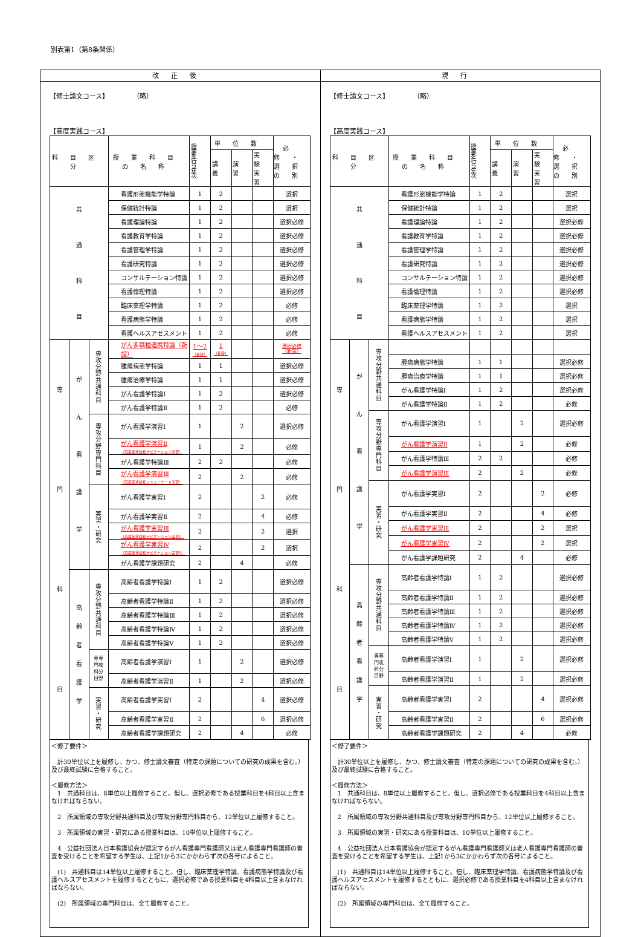別表第1（第8条関係）
| 改正後 | 現行 |
| --- | --- |
| 【修士論文コース】 （略） 【高度実践コース】 / 科目区分 / / / 授業科目の名称 / 授業を行う年次 / 単位数 / / / 必修・ 選択の別 / / --- / --- / --- / --- / --- / --- / --- / --- / --- / / / / / / / 講義 / 演習 / 実験 実習 / / / 共 通 科 目 / / / 看護形態機能学特論 / 1 / 2 / / / 選択 / / / / / 保健統計特論 / 1 / 2 / / / 選択 / / / / / 看護理論特論 / 1 / 2 / / / 選択必修 / / / / / 看護教育学特論 / 1 / 2 / / / 選択必修 / / / / / 看護管理学特論 / 1 / 2 / / / 選択必修 / / / / / 看護研究特論 / 1 / 2 / / / 選択必修 / / / / / コンサルテーション特論 / 1 / 2 / / / 選択必修 / / / / / 看護倫理特論 / 1 / 2 / / / 選択必修 / / / / / 臨床薬理学特論 / 1 / 2 / / / 必修 / / / / / 看護病態学特論 / 1 / 2 / / / 必修 / / / / / 看護ヘルスアセスメント / 1 / 2 / / / 必修 / / 専 門 科 目 / が ん 看 護 学 / 専 攻 分 野 共 通 科 目 / がん多職種連携特論（新設） / 1〜2 （新設） / 1 （新設） / / / 選択必修 （新設） / / / / / 腫瘍病態学特論 / 1 / 1 / / / 選択必修 / / / / / 腫瘍治療学特論 / 1 / 1 / / / 選択必修 / / / / / がん看護学特論Ⅰ / 1 / 2 / / / 選択必修 / / / / / がん看護学特論Ⅱ / 1 / 2 / / / 必修 / / / / 専 攻 分 野 専 門 科 目 / がん看護学演習Ⅰ / 1 / / 2 / / 選択必修 / / / / / がん看護学演習Ⅱ （高度症状緩和ナビゲーション演習） / 1 / / 2 / / 必修 / / / / / がん看護学特論Ⅲ / 2 / 2 / / / 必修 / / / / / がん看護学演習Ⅲ （高度症状緩和コミュニケート演習） / 2 / / 2 / / 必修 / / / / 実 習 ・ 研 究 / がん看護学実習Ⅰ / 2 / / / 2 / 必修 / / / / / がん看護学実習Ⅱ / 2 / / / 4 / 必修 / / / / / がん看護学実習Ⅲ （高度症状緩和ナビゲーション実習Ⅰ） / 2 / / / 2 / 選択 / / / / / がん看護学実習Ⅳ （高度症状緩和ナビゲーション実習Ⅱ） / 2 / / / 2 / 選択 / / / / / がん看護学課題研究 / 2 / / 4 / / 必修 / / / 高 齢 者 看 護 学 / 専 攻 分 野 共 通 科 目 / 高齢者看護学特論Ⅰ / 1 / 2 / / / 選択必修 / / / / / 高齢者看護学特論Ⅱ / 1 / 2 / / / 選択必修 / / / / / 高齢者看護学特論Ⅲ / 1 / 2 / / / 選択必修 / / / / / 高齢者看護学特論Ⅳ / 1 / 2 / / / 選択必修 / / / / / 高齢者看護学特論Ⅴ / 1 / 2 / / / 選択必修 / / / / 専専 門攻 科分 目野 / 高齢者看護学演習Ⅰ / 1 / / 2 / / 選択必修 / / / / / 高齢者看護学演習Ⅱ / 1 / / 2 / / 選択必修 / / / / 実 習 ・ 研 究 / 高齢者看護学実習Ⅰ / 2 / / / 4 / 選択必修 / / / / / 高齢者看護学実習Ⅱ / 2 / / / 6 / 選択必修 / / / / / 高齢者看護学課題研究 / 2 / / 4 / / 必修 / ＜修了要件＞ 計30単位以上を履修し、かつ、修士論文審査（特定の課題についての研究の成果を含む。）及び最終試験に合格すること。 ＜履修方法＞ 1 共通科目は、8単位以上履修すること。但し、選択必修である授業科目を4科目以上含まなければならない。 2 所属領域の専攻分野共通科目及び専攻分野専門科目から、12単位以上履修すること。 3 所属領域の実習・研究にある授業科目は、10単位以上履修すること。 4 公益社団法人日本看護協会が認定するがん看護専門看護師又は老人看護専門看護師の審査を受けることを希望する学生は、上記1から3にかかわらず次の各号によること。 (1) 共通科目は14単位以上履修すること。但し、臨床薬理学特論、看護病態学特論及び看護ヘルスアセスメントを履修するとともに、選択必修である授業科目を4科目以上含まなければならない。 (2) 所属領域の専門科目は、全て履修すること。 | 【修士論文コース】 （略） 【高度実践コース】 / 科目区分 / / / 授業科目の名称 / 授業を行う年次 / 単位数 / / / 必修・ 選択の別 / / --- / --- / --- / --- / --- / --- / --- / --- / --- / / / / / / / 講義 / 演習 / 実験 実習 / / / 共 通 科 目 / / / 看護形態機能学特論 / 1 / 2 / / / 選択 / / / / / 保健統計特論 / 1 / 2 / / / 選択 / / / / / 看護理論特論 / 1 / 2 / / / 選択必修 / / / / / 看護教育学特論 / 1 / 2 / / / 選択必修 / / / / / 看護管理学特論 / 1 / 2 / / / 選択必修 / / / / / 看護研究特論 / 1 / 2 / / / 選択必修 / / / / / コンサルテーション特論 / 1 / 2 / / / 選択必修 / / / / / 看護倫理特論 / 1 / 2 / / / 選択必修 / / / / / 臨床薬理学特論 / 1 / 2 / / / 選択 / / / / / 看護病態学特論 / 1 / 2 / / / 選択 / / / / / 看護ヘルスアセスメント / 1 / 2 / / / 選択 / / 専 門 科 目 / が ん 看 護 学 / 専 攻 分 野 共 通 科 目 / / / / / / / / / / / 腫瘍病態学特論 / 1 / 1 / / / 選択必修 / / / / / 腫瘍治療学特論 / 1 / 1 / / / 選択必修 / / / / / がん看護学特論Ⅰ / 1 / 2 / / / 選択必修 / / / / / がん看護学特論Ⅱ / 1 / 2 / / / 必修 / / / / 専 攻 分 野 専 門 科 目 / がん看護学演習Ⅰ / 1 / / 2 / / 選択必修 / / / / / がん看護学演習Ⅱ / 1 / / 2 / / 必修 / / / / / がん看護学特論Ⅲ / 2 / 2 / / / 必修 / / / / / がん看護学演習Ⅲ / 2 / / 2 / / 必修 / / / / 実 習 ・ 研 究 / がん看護学実習Ⅰ / 2 / / / 2 / 必修 / / / / / がん看護学実習Ⅱ / 2 / / / 4 / 必修 / / / / / がん看護学実習Ⅲ / 2 / / / 2 / 選択 / / / / / がん看護学実習Ⅳ / 2 / / / 2 / 選択 / / / / / がん看護学課題研究 / 2 / / 4 / / 必修 / / / 高 齢 者 看 護 学 / 専 攻 分 野 共 通 科 目 / 高齢者看護学特論Ⅰ / 1 / 2 / / / 選択必修 / / / / / 高齢者看護学特論Ⅱ / 1 / 2 / / / 選択必修 / / / / / 高齢者看護学特論Ⅲ / 1 / 2 / / / 選択必修 / / / / / 高齢者看護学特論Ⅳ / 1 / 2 / / / 選択必修 / / / / / 高齢者看護学特論Ⅴ / 1 / 2 / / / 選択必修 / / / / 専専 門攻 科分 目野 / 高齢者看護学演習Ⅰ / 1 / / 2 / / 選択必修 / / / / / 高齢者看護学演習Ⅱ / 1 / / 2 / / 選択必修 / / / / 実 習 ・ 研 究 / 高齢者看護学実習Ⅰ / 2 / / / 4 / 選択必修 / / / / / 高齢者看護学実習Ⅱ / 2 / / / 6 / 選択必修 / / / / / 高齢者看護学課題研究 / 2 / / 4 / / 必修 / ＜修了要件＞ 計30単位以上を履修し、かつ、修士論文審査（特定の課題についての研究の成果を含む。）及び最終試験に合格すること。 ＜履修方法＞ 1 共通科目は、8単位以上履修すること。但し、選択必修である授業科目を4科目以上含まなければならない。 2 所属領域の専攻分野共通科目及び専攻分野専門科目から、12単位以上履修すること。 3 所属領域の実習・研究にある授業科目は、10単位以上履修すること。 4 公益社団法人日本看護協会が認定するがん看護専門看護師又は老人看護専門看護師の審査を受けることを希望する学生は、上記1から3にかかわらず次の各号によること。 (1) 共通科目は14単位以上履修すること。但し、臨床薬理学特論、看護病態学特論及び看護ヘルスアセスメントを履修するとともに、選択必修である授業科目を4科目以上含まなければならない。 (2) 所属領域の専門科目は、全て履修すること。 |